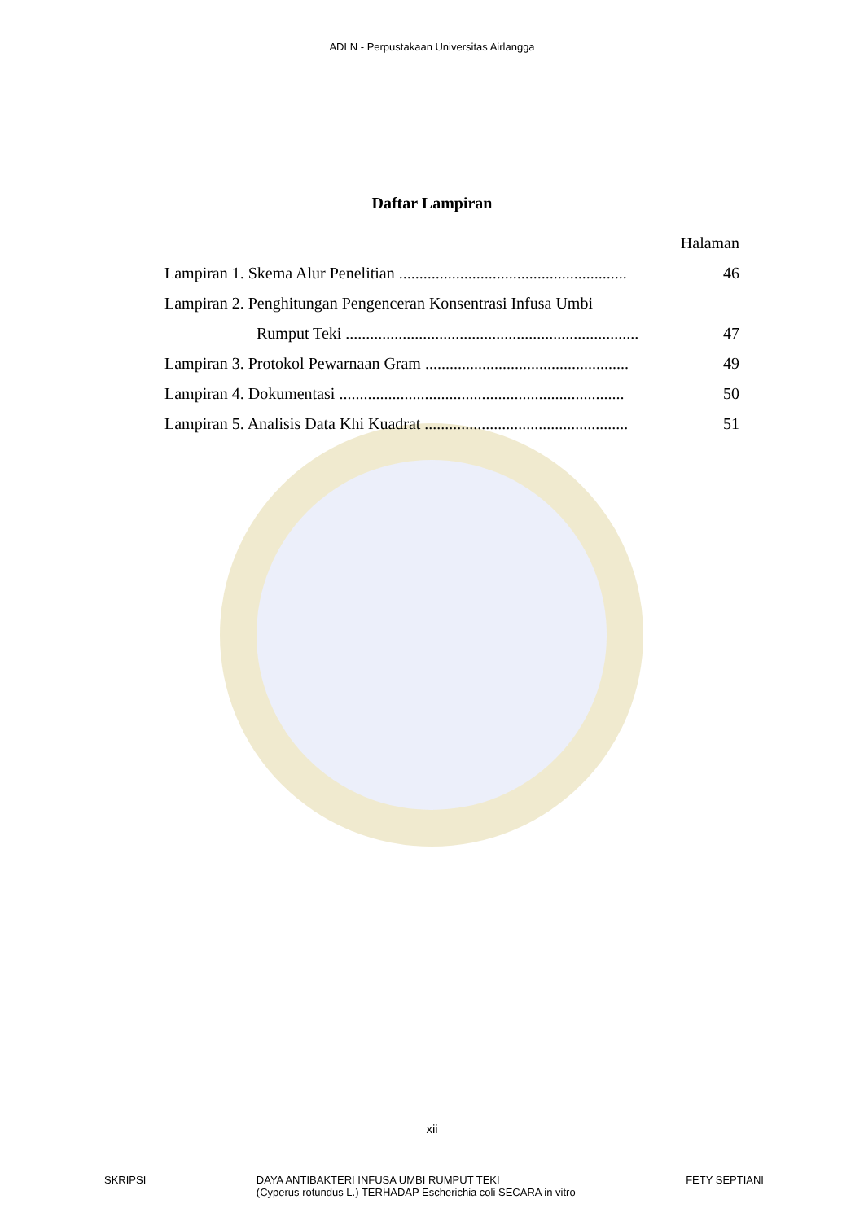ADLN - Perpustakaan Universitas Airlangga
Daftar Lampiran
Halaman
Lampiran 1. Skema Alur Penelitian ........................................................ 46
Lampiran 2. Penghitungan Pengenceran Konsentrasi Infusa Umbi
Rumput Teki ........................................................................ 47
Lampiran 3. Protokol Pewarnaan Gram .................................................. 49
Lampiran 4. Dokumentasi ...................................................................... 50
Lampiran 5. Analisis Data Khi Kuadrat .................................................. 51
xii
SKRIPSI DAYA ANTIBAKTERI INFUSA UMBI RUMPUT TEKI
(Cyperus rotundus L.) TERHADAP Escherichia coli SECARA in vitro FETY SEPTIANI